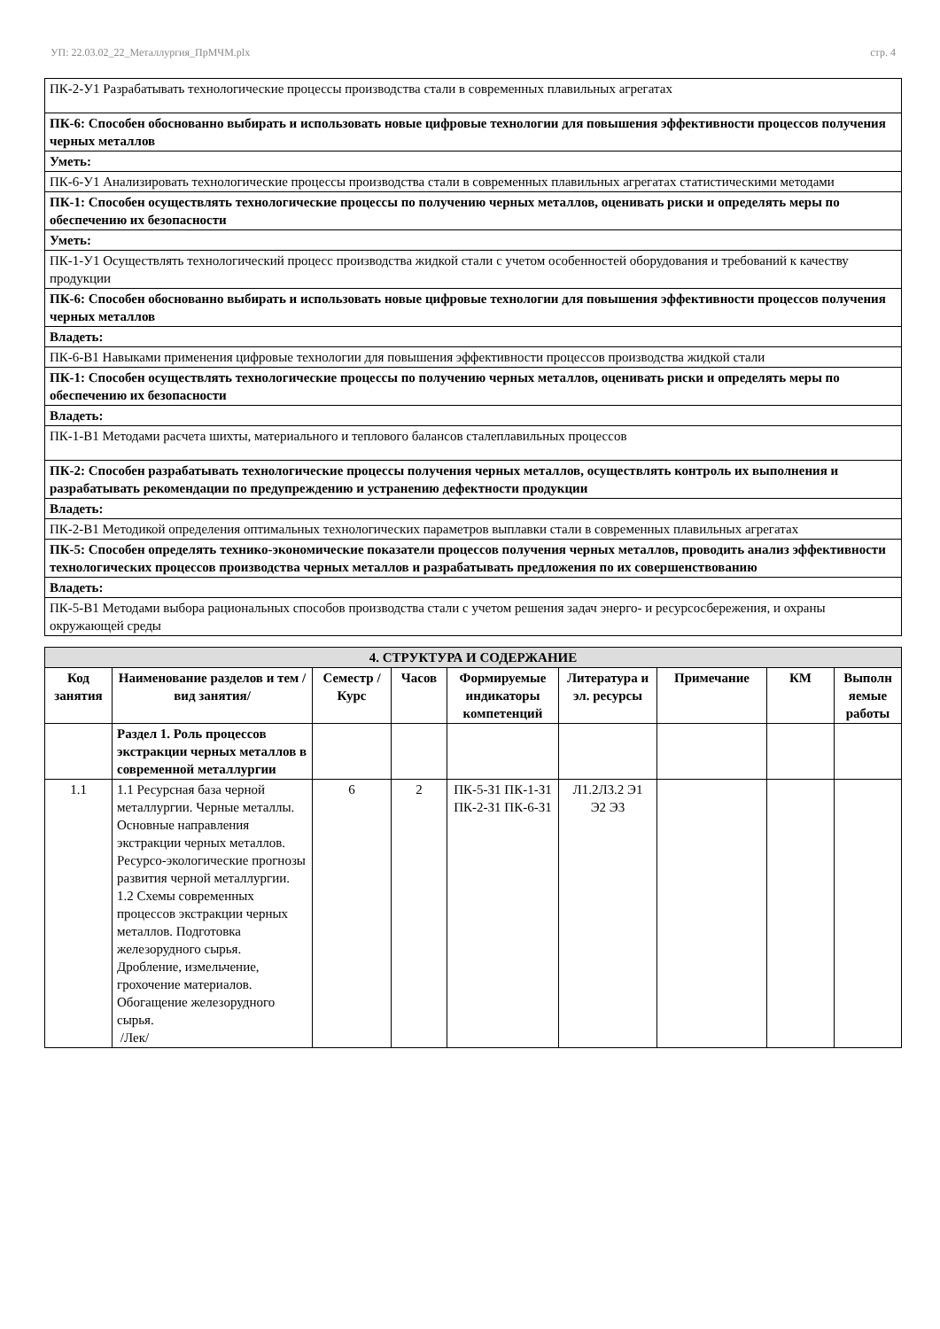УП: 22.03.02_22_Металлургия_ПрМЧМ.plx стр. 4
| ПК-2-У1 Разрабатывать технологические процессы производства стали в современных плавильных агрегатах |
| ПК-6: Способен обоснованно выбирать и использовать новые цифровые технологии для повышения эффективности процессов получения черных металлов |
| Уметь: |
| ПК-6-У1 Анализировать технологические процессы производства стали в современных плавильных агрегатах статистическими методами |
| ПК-1: Способен осуществлять технологические процессы по получению черных металлов, оценивать риски и определять меры по обеспечению их безопасности |
| Уметь: |
| ПК-1-У1 Осуществлять технологический процесс производства жидкой стали с учетом особенностей оборудования и требований к качеству продукции |
| ПК-6: Способен обоснованно выбирать и использовать новые цифровые технологии для повышения эффективности процессов получения черных металлов |
| Владеть: |
| ПК-6-В1 Навыками применения цифровые технологии для повышения эффективности процессов производства жидкой стали |
| ПК-1: Способен осуществлять технологические процессы по получению черных металлов, оценивать риски и определять меры по обеспечению их безопасности |
| Владеть: |
| ПК-1-В1 Методами расчета шихты, материального и теплового балансов сталеплавильных процессов |
| ПК-2: Способен разрабатывать технологические процессы получения черных металлов, осуществлять контроль их выполнения и разрабатывать рекомендации по предупреждению и устранению дефектности продукции |
| Владеть: |
| ПК-2-В1 Методикой определения оптимальных технологических параметров выплавки стали в современных плавильных агрегатах |
| ПК-5: Способен определять технико-экономические показатели процессов получения черных металлов, проводить анализ эффективности технологических процессов производства черных металлов и разрабатывать предложения по их совершенствованию |
| Владеть: |
| ПК-5-В1 Методами выбора рациональных способов производства стали с учетом решения задач энерго- и ресурсосбережения, и охраны окружающей среды |
| 4. СТРУКТУРА И СОДЕРЖАНИЕ | | | | | | | | |
| --- | --- | --- | --- | --- | --- | --- | --- | --- |
| Код занятия | Наименование разделов и тем /вид занятия/ | Семестр / Курс | Часов | Формируемые индикаторы компетенций | Литература и эл. ресурсы | Примечание | КМ | Выполн яемые работы |
| | Раздел 1. Роль процессов экстракции черных металлов в современной металлургии | | | | | | | |
| 1.1 | 1.1 Ресурсная база черной металлургии. Черные металлы. Основные направления экстракции черных металлов. Ресурсо-экологические прогнозы развития черной металлургии. 1.2 Схемы современных процессов экстракции черных металлов. Подготовка железорудного сырья. Дробление, измельчение, грохочение материалов. Обогащение железорудного сырья. /Лек/ | 6 | 2 | ПК-5-З1 ПК-1-З1 ПК-2-З1 ПК-6-З1 | Л1.2Л3.2 Э1 Э2 Э3 | | | |